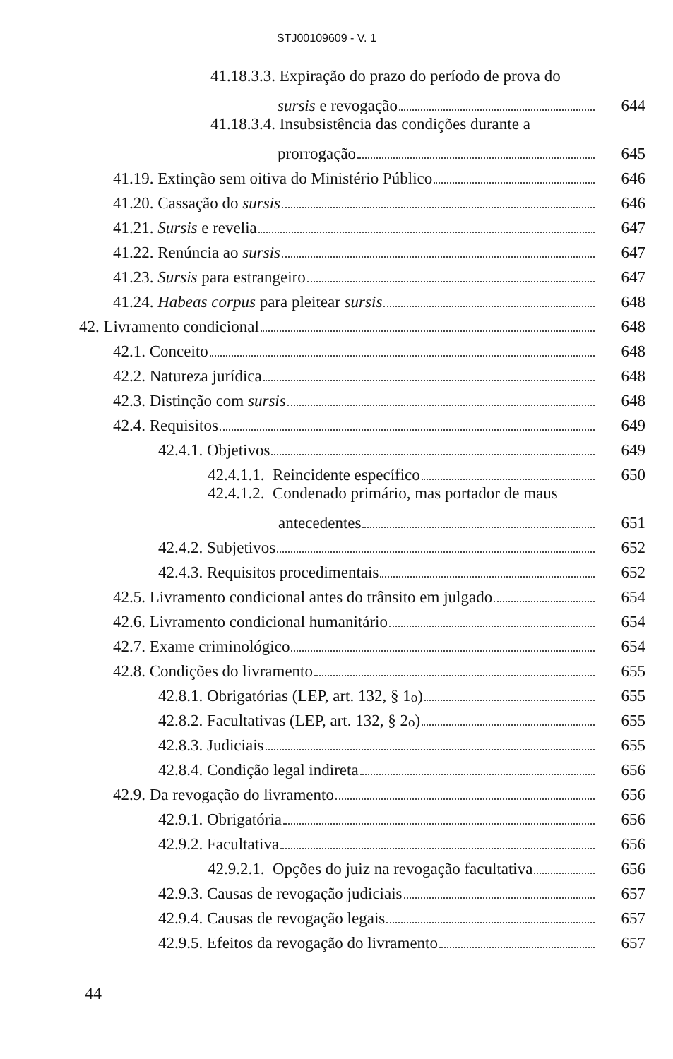STJ00109609 - V. 1
41.18.3.3. Expiração do prazo do período de prova do
sursis e revogação 644
41.18.3.4. Insubsistência das condições durante a
prorrogação 645
41.19. Extinção sem oitiva do Ministério Público 646
41.20. Cassação do sursis 646
41.21. Sursis e revelia 647
41.22. Renúncia ao sursis 647
41.23. Sursis para estrangeiro 647
41.24. Habeas corpus para pleitear sursis 648
42. Livramento condicional 648
42.1. Conceito 648
42.2. Natureza jurídica 648
42.3. Distinção com sursis 648
42.4. Requisitos 649
42.4.1. Objetivos 649
42.4.1.1. Reincidente específico 650
42.4.1.2. Condenado primário, mas portador de maus
antecedentes 651
42.4.2. Subjetivos 652
42.4.3. Requisitos procedimentais 652
42.5. Livramento condicional antes do trânsito em julgado 654
42.6. Livramento condicional humanitário 654
42.7. Exame criminológico 654
42.8. Condições do livramento 655
42.8.1. Obrigatórias (LEP, art. 132, § 1<sup>o</sup>) 655
42.8.2. Facultativas (LEP, art. 132, § 2<sup>o</sup>) 655
42.8.3. Judiciais 655
42.8.4. Condição legal indireta 656
42.9. Da revogação do livramento 656
42.9.1. Obrigatória 656
42.9.2. Facultativa 656
42.9.2.1. Opções do juiz na revogação facultativa 656
42.9.3. Causas de revogação judiciais 657
42.9.4. Causas de revogação legais 657
42.9.5. Efeitos da revogação do livramento 657
44